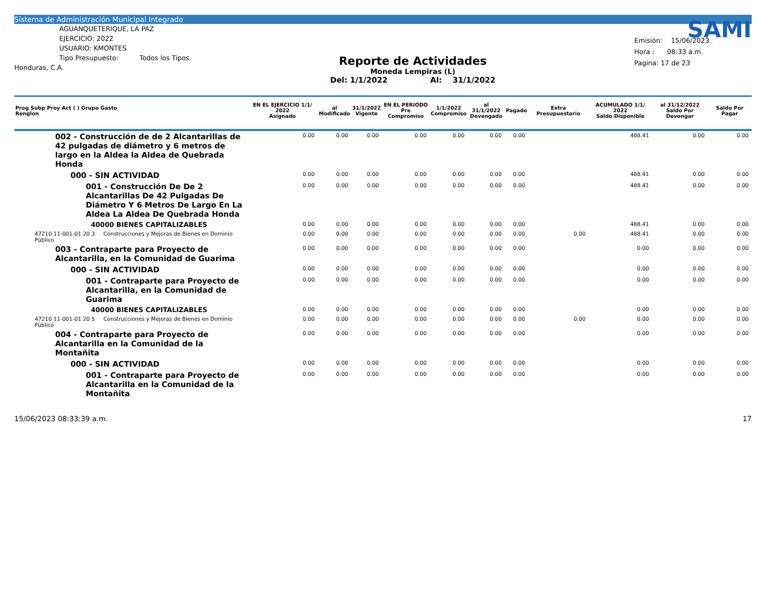Sistema de Administración Municipal Integrado
AGUANQUETERIQUE, LA PAZ
EJERCICIO: 2022
USUARIO: KMONTES
Tipo Presupuesto: Todos los Tipos.
Honduras, C.A.
Reporte de Actividades
Moneda Lempiras (L)
Del: 1/1/2022 Al: 31/1/2022
SAMI
Emisión: 15/06/2023
Hora : 08:33 a.m.
Pagina: 17 de 23
| Prog Subp Proy Act ( ) Grupo Gasto Renglon | EN EL EJERCICIO 1/1/ 2022 Asignado | al Modificado | 31/1/2022 Vigente | EN EL PERIODO Pre Compromiso | 1/1/2022 Compromiso | al 31/1/2022 Devengado | Pagado | Extra Presupuestario | ACUMULADO 1/1/ 2022 Saldo Disponible | al 31/12/2022 Saldo Por Devengar | Saldo Por Pagar |
| --- | --- | --- | --- | --- | --- | --- | --- | --- | --- | --- | --- |
| 002 - Construcción de de 2 Alcantarillas de 42 pulgadas de diámetro y 6 metros de largo en la Aldea la Aldea de Quebrada Honda | 0.00 | 0.00 | 0.00 | 0.00 | 0.00 | 0.00 | 0.00 | | 488.41 | 0.00 | 0.00 |
| 000 - SIN ACTIVIDAD | 0.00 | 0.00 | 0.00 | 0.00 | 0.00 | 0.00 | 0.00 | | 488.41 | 0.00 | 0.00 |
| 001 - Construcción De De 2 Alcantarillas De 42 Pulgadas De Diámetro Y 6 Metros De Largo En La Aldea La Aldea De Quebrada Honda | 0.00 | 0.00 | 0.00 | 0.00 | 0.00 | 0.00 | 0.00 | | 488.41 | 0.00 | 0.00 |
| 40000 BIENES CAPITALIZABLES | 0.00 | 0.00 | 0.00 | 0.00 | 0.00 | 0.00 | 0.00 | | 488.41 | 0.00 | 0.00 |
| 47210 11-001-01 20 3 Construcciones y Mejoras de Bienes en Dominio Público | 0.00 | 0.00 | 0.00 | 0.00 | 0.00 | 0.00 | 0.00 | 0.00 | 488.41 | 0.00 | 0.00 |
| 003 - Contraparte para Proyecto de Alcantarilla, en la Comunidad de Guarima | 0.00 | 0.00 | 0.00 | 0.00 | 0.00 | 0.00 | 0.00 | | 0.00 | 0.00 | 0.00 |
| 000 - SIN ACTIVIDAD | 0.00 | 0.00 | 0.00 | 0.00 | 0.00 | 0.00 | 0.00 | | 0.00 | 0.00 | 0.00 |
| 001 - Contraparte para Proyecto de Alcantarilla, en la Comunidad de Guarima | 0.00 | 0.00 | 0.00 | 0.00 | 0.00 | 0.00 | 0.00 | | 0.00 | 0.00 | 0.00 |
| 40000 BIENES CAPITALIZABLES | 0.00 | 0.00 | 0.00 | 0.00 | 0.00 | 0.00 | 0.00 | | 0.00 | 0.00 | 0.00 |
| 47210 11-001-01 20 5 Construcciones y Mejoras de Bienes en Dominio Público | 0.00 | 0.00 | 0.00 | 0.00 | 0.00 | 0.00 | 0.00 | 0.00 | 0.00 | 0.00 | 0.00 |
| 004 - Contraparte para Proyecto de Alcantarilla en la Comunidad de la Montañita | 0.00 | 0.00 | 0.00 | 0.00 | 0.00 | 0.00 | 0.00 | | 0.00 | 0.00 | 0.00 |
| 000 - SIN ACTIVIDAD | 0.00 | 0.00 | 0.00 | 0.00 | 0.00 | 0.00 | 0.00 | | 0.00 | 0.00 | 0.00 |
| 001 - Contraparte para Proyecto de Alcantarilla en la Comunidad de la Montañita | 0.00 | 0.00 | 0.00 | 0.00 | 0.00 | 0.00 | 0.00 | | 0.00 | 0.00 | 0.00 |
15/06/2023 08:33:39 a.m. 17